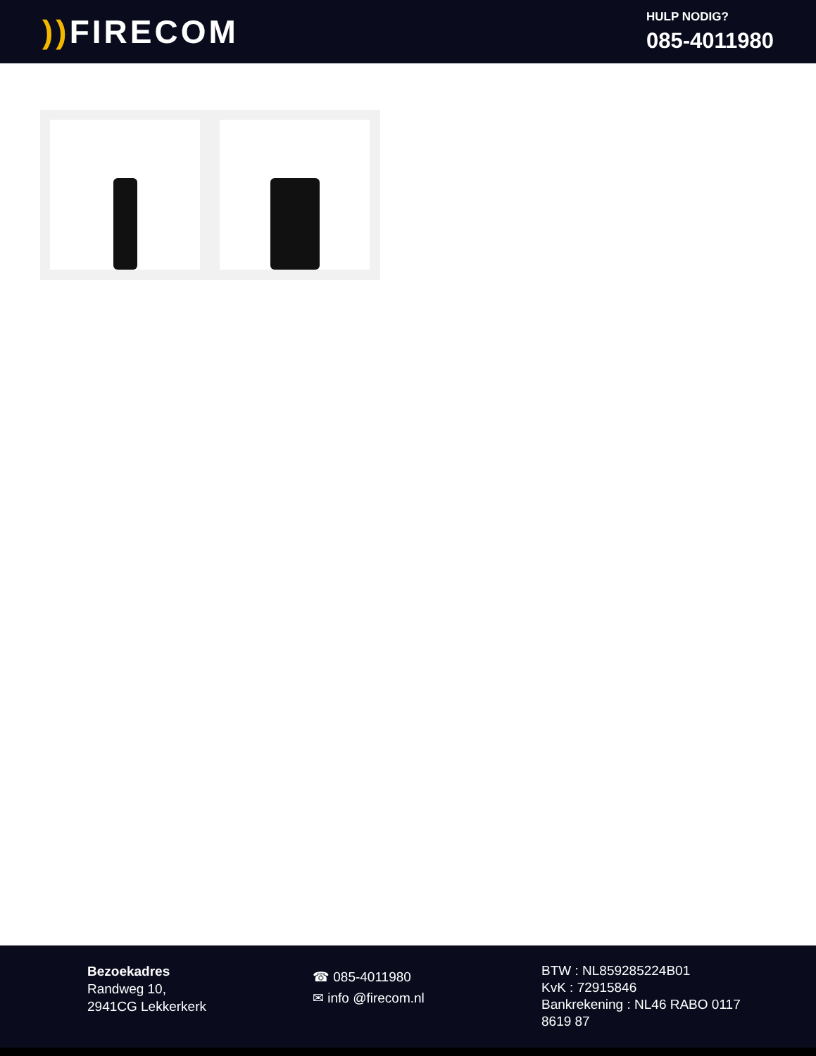)) FIRECOM
HULP NODIG?
085-4011980
Bezoekadres
Randweg 10,
2941CG Lekkerkerk
☎ 085-4011980
✉ info @firecom.nl
BTW : NL859285224B01
KvK : 72915846
Bankrekening : NL46 RABO 0117 8619 87